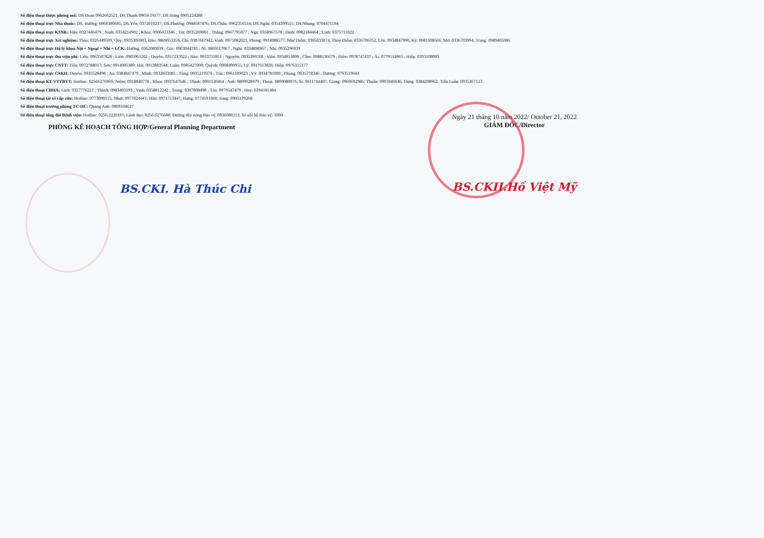Số điện thoại Dược phòng mổ: DS Đoan 0962662521; DS.Thanh 0965619177; DS Hưng 0905224288
Số điện thoại trực Nhà thuốc: DS. Hường: 0968380681; DS.Yến: 0372010237; DS.Phương: 0988587476; DS.Châu: 0962356514; DS.Ngân: 0354399515; DS.Nhung: 0704471194
Số điện thoại trực KSNK: Hậu: 0327446479 ; Ninh: 0354214902 ; Khoa: 0906433346 ; Tín: 0935269001 ; Thắng: 0967795077 ; Nga: 0358967578 ; Định: 0982184464 ; Linh: 0375711022
Số điện thoại trực Xét nghiệm: Thảo: 0326449599, Qúy: 0935306983, Đào: 0869053350, Chi: 0387647942, Vinh: 0971082021, Phong: 0914088577, Như Diễm: 0395033074, Thùy Diễm: 0336706352, Lên: 0934847990, Kỳ: 0981608566, Mơ: 0336703994, Trang: 0989405086
Số điện thoại trực Hộ lý khoa Nội + Ngoại + Nhi + LCK: Hường: 0362080039 ; Cúc: 0903044781 ; Nì: 0869117067 ; Nghi: 0334898967 ; Nhi: 0935296939
Số điện thoại trực thu viện phí: Liễu: 0963507828 ; Liên: 0905961202 ; Duyên: 0357237022 ; Hảo: 0933755951 ; Nguyên: 0935399768 ; Viên: 0934813899 ; Cầm: 0988136679 ; Hiền: 0978747437 ; Ái: 0779512865 ; Hiệp: 0393108093
Số điện thoại trực CNTT: Tiến: 0972788017; Sơn: 0914005389; Hải: 0913883544; Luân: 0985427099; Quỳnh: 0908490955; Lý: 0917613836; Hiệp: 0976315177
Số điện thoại trực CSKH: Duyên: 0935528498 ; An: 0384847479 ; Minh: 0932833085 ; Tùng: 0935219379 ; Trúc: 0961189023 ; Vỹ: 0934781000 ; Phụng: 0935778346 ; Dương: 0793519644
Số điện thoại KT-VTTBYT: Hotline: 02566276969; Niệm: 0918840778 ; Khoa: 0937647646 ; Thịnh: 0901120464 ; Anh: 0899928979 ; Thoại: 0899080976; Sĩ: 0911744407; Giang: 0969692986; Thuấn: 0905946646; Dũng: 0384208962; Trần Luân: 0935367123
Số điện thoại CĐHA: Linh: 0357776221 ; Thành: 0983493193 ; Vinh: 0358812242 ; Trong: 0397808498 ; Tỏa: 0979547479 ; Huy: 0394181484
Số điện thoại tài xế cấp cứu: Hotline: 0773090115; Nhựt: 0977024441; Hân: 0971713447; Hưng: 0774191068; Sang: 0905179268
Số điện thoại trưởng phòng TC-HC: Quang Anh: 0909104627
Số điện thoại tổng đài Bệnh viện: Hotline: 0256.2220101; Lãnh đạo: 0256.6276688; Đường dây nóng Bảo vệ: 0936088113; Số nội bộ Bảo vệ: 1000
PHÒNG KẾ HOẠCH TỔNG HỢP/General Planning Department
BS.CKI. Hà Thúc Chi
Ngày 21 tháng 10 năm 2022/ October 21, 2022
GIÁM ĐỐC/Director
BS.CKII.Hồ Việt Mỹ